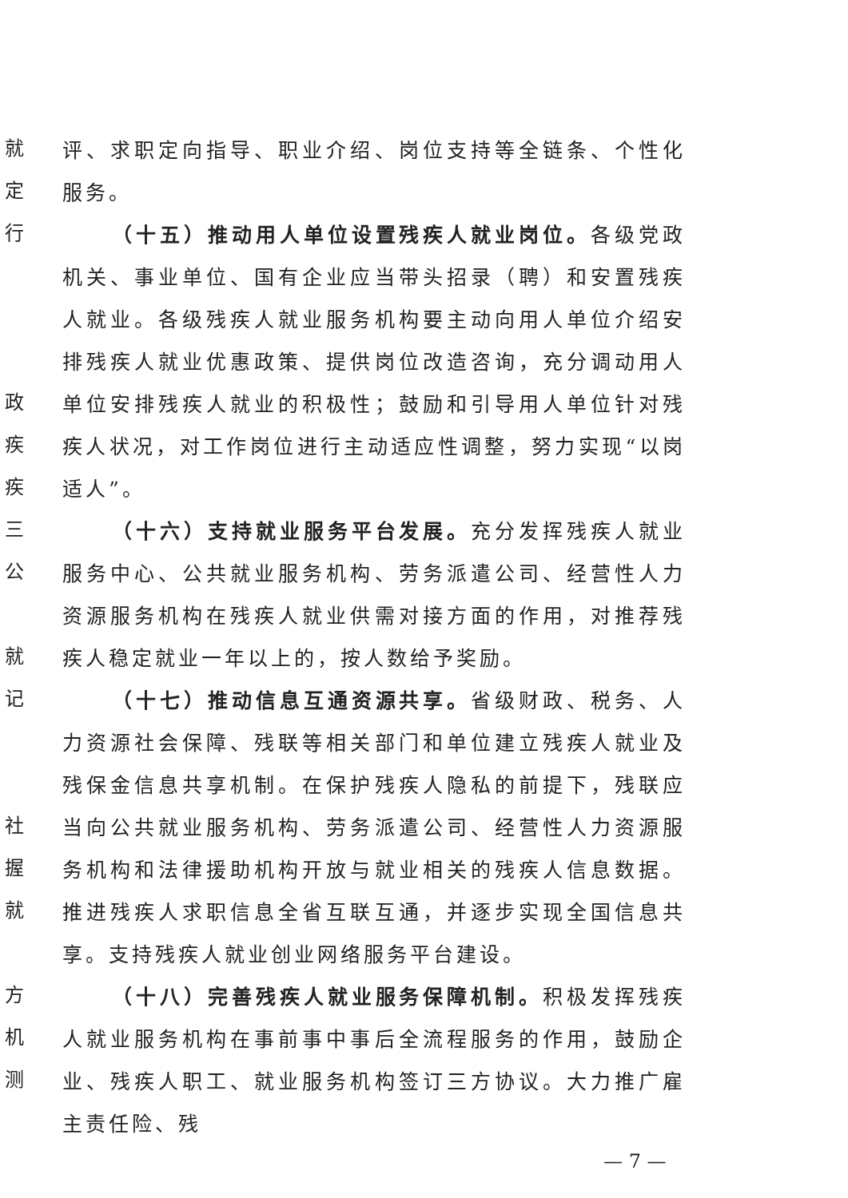就
定
行
政
疾
疾
三
公
就
记
社
握
就
方
机
测
评、求职定向指导、职业介绍、岗位支持等全链条、个性化服务。
（十五）推动用人单位设置残疾人就业岗位。各级党政机关、事业单位、国有企业应当带头招录（聘）和安置残疾人就业。各级残疾人就业服务机构要主动向用人单位介绍安排残疾人就业优惠政策、提供岗位改造咨询，充分调动用人单位安排残疾人就业的积极性；鼓励和引导用人单位针对残疾人状况，对工作岗位进行主动适应性调整，努力实现“以岗适人”。
（十六）支持就业服务平台发展。充分发挥残疾人就业服务中心、公共就业服务机构、劳务派遣公司、经营性人力资源服务机构在残疾人就业供需对接方面的作用，对推荐残疾人稳定就业一年以上的，按人数给予奖励。
（十七）推动信息互通资源共享。省级财政、税务、人力资源社会保障、残联等相关部门和单位建立残疾人就业及残保金信息共享机制。在保护残疾人隐私的前提下，残联应当向公共就业服务机构、劳务派遣公司、经营性人力资源服务机构和法律援助机构开放与就业相关的残疾人信息数据。推进残疾人求职信息全省互联互通，并逐步实现全国信息共享。支持残疾人就业创业网络服务平台建设。
（十八）完善残疾人就业服务保障机制。积极发挥残疾人就业服务机构在事前事中事后全流程服务的作用，鼓励企业、残疾人职工、就业服务机构签订三方协议。大力推广雇主责任险、残
— 7 —